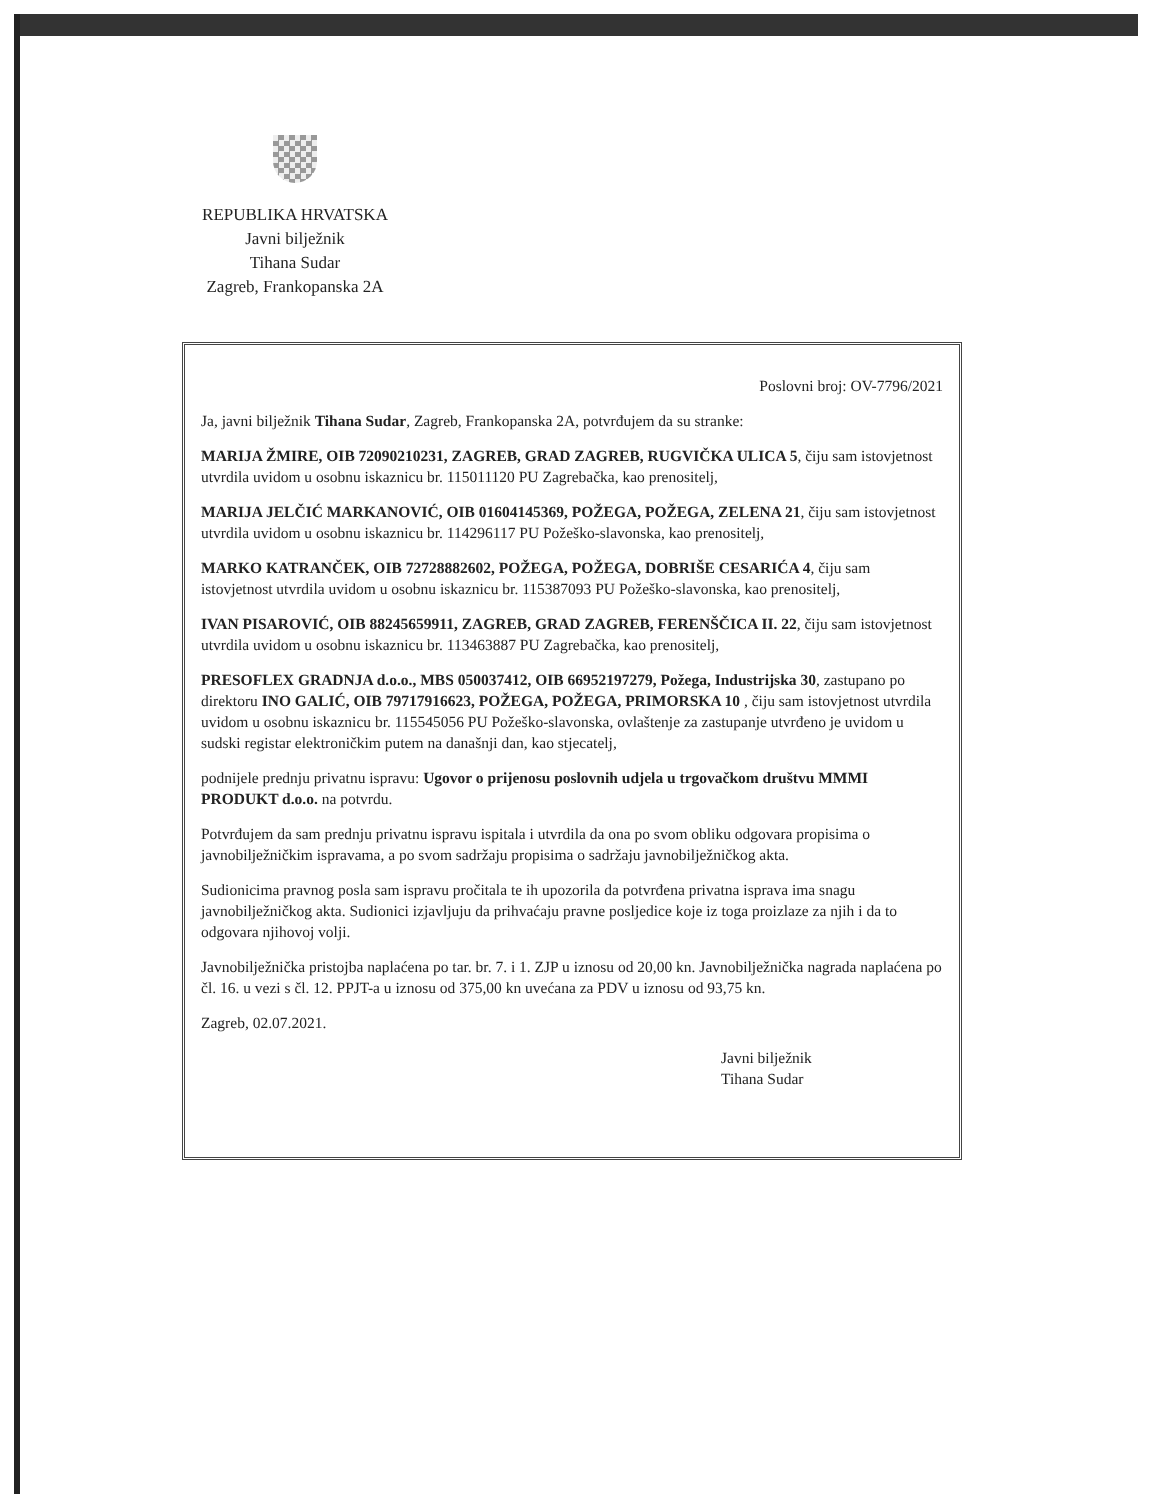REPUBLIKA HRVATSKA
Javni bilježnik
Tihana Sudar
Zagreb, Frankopanska 2A
Poslovni broj: OV-7796/2021
Ja, javni bilježnik Tihana Sudar, Zagreb, Frankopanska 2A, potvrđujem da su stranke:
MARIJA ŽMIRE, OIB 72090210231, ZAGREB, GRAD ZAGREB, RUGVIČKA ULICA 5, čiju sam istovjetnost utvrdila uvidom u osobnu iskaznicu br. 115011120 PU Zagrebačka, kao prenositelj,
MARIJA JELČIĆ MARKANOVIĆ, OIB 01604145369, POŽEGA, POŽEGA, ZELENA 21, čiju sam istovjetnost utvrdila uvidom u osobnu iskaznicu br. 114296117 PU Požeško-slavonska, kao prenositelj,
MARKO KATRANČEK, OIB 72728882602, POŽEGA, POŽEGA, DOBRIŠE CESARIĆA 4, čiju sam istovjetnost utvrdila uvidom u osobnu iskaznicu br. 115387093 PU Požeško-slavonska, kao prenositelj,
IVAN PISAROVIĆ, OIB 88245659911, ZAGREB, GRAD ZAGREB, FERENŠČICA II. 22, čiju sam istovjetnost utvrdila uvidom u osobnu iskaznicu br. 113463887 PU Zagrebačka, kao prenositelj,
PRESOFLEX GRADNJA d.o.o., MBS 050037412, OIB 66952197279, Požega, Industrijska 30, zastupano po direktoru INO GALIĆ, OIB 79717916623, POŽEGA, POŽEGA, PRIMORSKA 10 , čiju sam istovjetnost utvrdila uvidom u osobnu iskaznicu br. 115545056 PU Požeško-slavonska, ovlaštenje za zastupanje utvrđeno je uvidom u sudski registar elektroničkim putem na današnji dan, kao stjecatelj,
podnijele prednju privatnu ispravu: Ugovor o prijenosu poslovnih udjela u trgovačkom društvu MMMI PRODUKT d.o.o. na potvrdu.
Potvrđujem da sam prednju privatnu ispravu ispitala i utvrdila da ona po svom obliku odgovara propisima o javnobilježničkim ispravama, a po svom sadržaju propisima o sadržaju javnobilježničkog akta.
Sudionicima pravnog posla sam ispravu pročitala te ih upozorila da potvrđena privatna isprava ima snagu javnobilježničkog akta. Sudionici izjavljuju da prihvaćaju pravne posljedice koje iz toga proizlaze za njih i da to odgovara njihovoj volji.
Javnobilježnička pristojba naplaćena po tar. br. 7. i 1. ZJP u iznosu od 20,00 kn. Javnobilježnička nagrada naplaćena po čl. 16. u vezi s čl. 12. PPJT-a u iznosu od 375,00 kn uvećana za PDV u iznosu od 93,75 kn.
Zagreb, 02.07.2021.
Javni bilježnik
Tihana Sudar